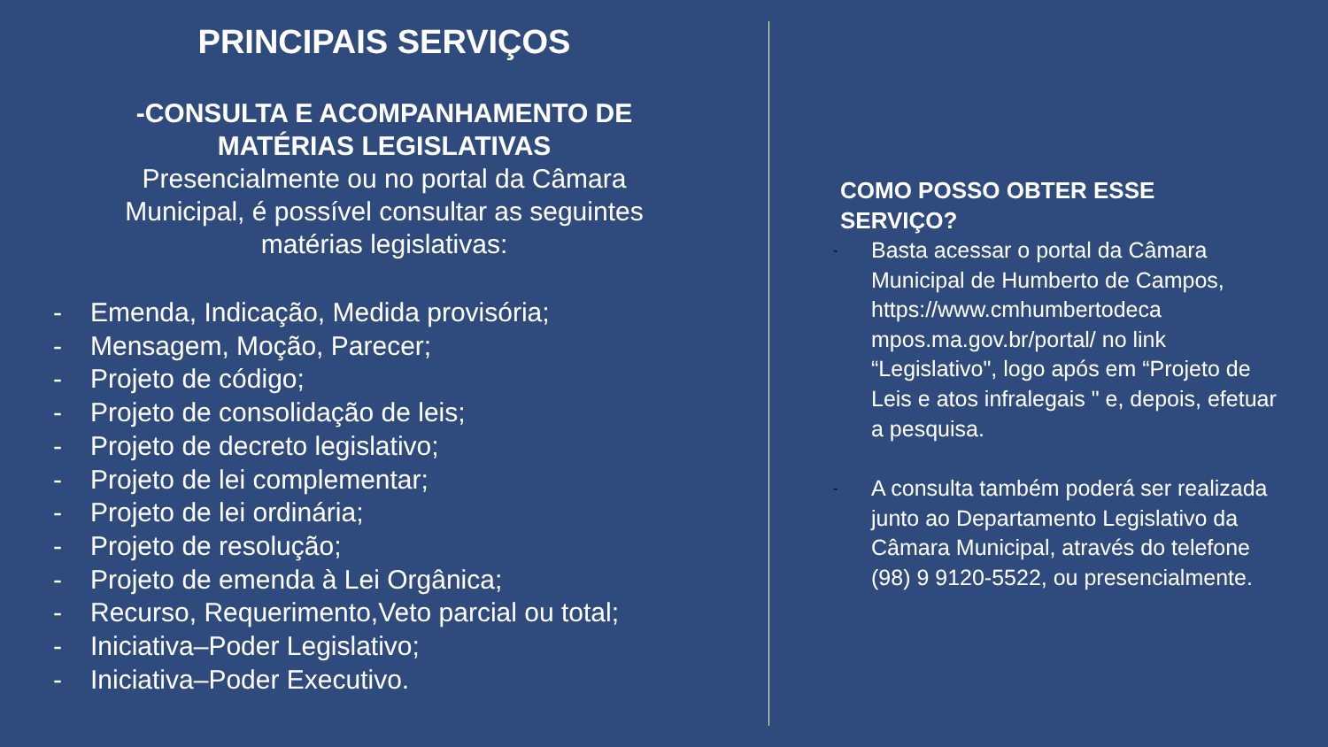PRINCIPAIS SERVIÇOS
-CONSULTA E ACOMPANHAMENTO DE
MATÉRIAS LEGISLATIVAS
Presencialmente ou no portal da Câmara
Municipal, é possível consultar as seguintes
matérias legislativas:
- Emenda, Indicação, Medida provisória;
- Mensagem, Moção, Parecer;
- Projeto de código;
- Projeto de consolidação de leis;
- Projeto de decreto legislativo;
- Projeto de lei complementar;
- Projeto de lei ordinária;
- Projeto de resolução;
- Projeto de emenda à Lei Orgânica;
- Recurso, Requerimento,Veto parcial ou total;
- Iniciativa–Poder Legislativo;
- Iniciativa–Poder Executivo.
COMO POSSO OBTER ESSE
SERVIÇO?
- Basta acessar o portal da Câmara Municipal de Humberto de Campos, https://www.cmhumbertodeca mpos.ma.gov.br/portal/ no link “Legislativo", logo após em “Projeto de Leis e atos infralegais " e, depois, efetuar a pesquisa.
- A consulta também poderá ser realizada junto ao Departamento Legislativo da Câmara Municipal, através do telefone (98) 9 9120-5522, ou presencialmente.